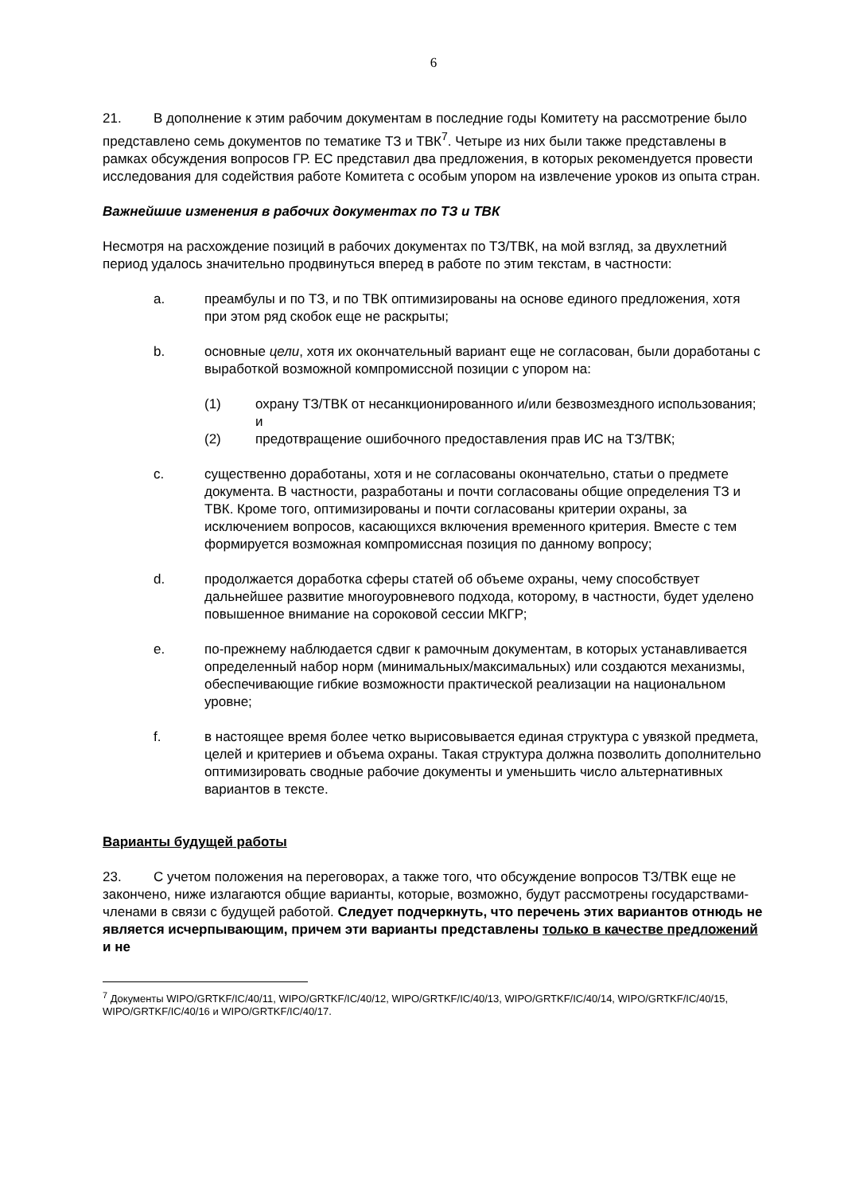6
21. В дополнение к этим рабочим документам в последние годы Комитету на рассмотрение было представлено семь документов по тематике ТЗ и ТВК<sup>7</sup>. Четыре из них были также представлены в рамках обсуждения вопросов ГР. ЕС представил два предложения, в которых рекомендуется провести исследования для содействия работе Комитета с особым упором на извлечение уроков из опыта стран.
Важнейшие изменения в рабочих документах по ТЗ и ТВК
Несмотря на расхождение позиций в рабочих документах по ТЗ/ТВК, на мой взгляд, за двухлетний период удалось значительно продвинуться вперед в работе по этим текстам, в частности:
a. преамбулы и по ТЗ, и по ТВК оптимизированы на основе единого предложения, хотя при этом ряд скобок еще не раскрыты;
b. основные цели, хотя их окончательный вариант еще не согласован, были доработаны с выработкой возможной компромиссной позиции с упором на:
(1) охрану ТЗ/ТВК от несанкционированного и/или безвозмездного использования; и
(2) предотвращение ошибочного предоставления прав ИС на ТЗ/ТВК;
c. существенно доработаны, хотя и не согласованы окончательно, статьи о предмете документа. В частности, разработаны и почти согласованы общие определения ТЗ и ТВК. Кроме того, оптимизированы и почти согласованы критерии охраны, за исключением вопросов, касающихся включения временного критерия. Вместе с тем формируется возможная компромиссная позиция по данному вопросу;
d. продолжается доработка сферы статей об объеме охраны, чему способствует дальнейшее развитие многоуровневого подхода, которому, в частности, будет уделено повышенное внимание на сороковой сессии МКГР;
e. по-прежнему наблюдается сдвиг к рамочным документам, в которых устанавливается определенный набор норм (минимальных/максимальных) или создаются механизмы, обеспечивающие гибкие возможности практической реализации на национальном уровне;
f. в настоящее время более четко вырисовывается единая структура с увязкой предмета, целей и критериев и объема охраны. Такая структура должна позволить дополнительно оптимизировать сводные рабочие документы и уменьшить число альтернативных вариантов в тексте.
Варианты будущей работы
23. С учетом положения на переговорах, а также того, что обсуждение вопросов ТЗ/ТВК еще не закончено, ниже излагаются общие варианты, которые, возможно, будут рассмотрены государствами-членами в связи с будущей работой. Следует подчеркнуть, что перечень этих вариантов отнюдь не является исчерпывающим, причем эти варианты представлены только в качестве предложений и не
<sup>7</sup> Документы WIPO/GRTKF/IC/40/11, WIPO/GRTKF/IC/40/12, WIPO/GRTKF/IC/40/13, WIPO/GRTKF/IC/40/14, WIPO/GRTKF/IC/40/15, WIPO/GRTKF/IC/40/16 и WIPO/GRTKF/IC/40/17.